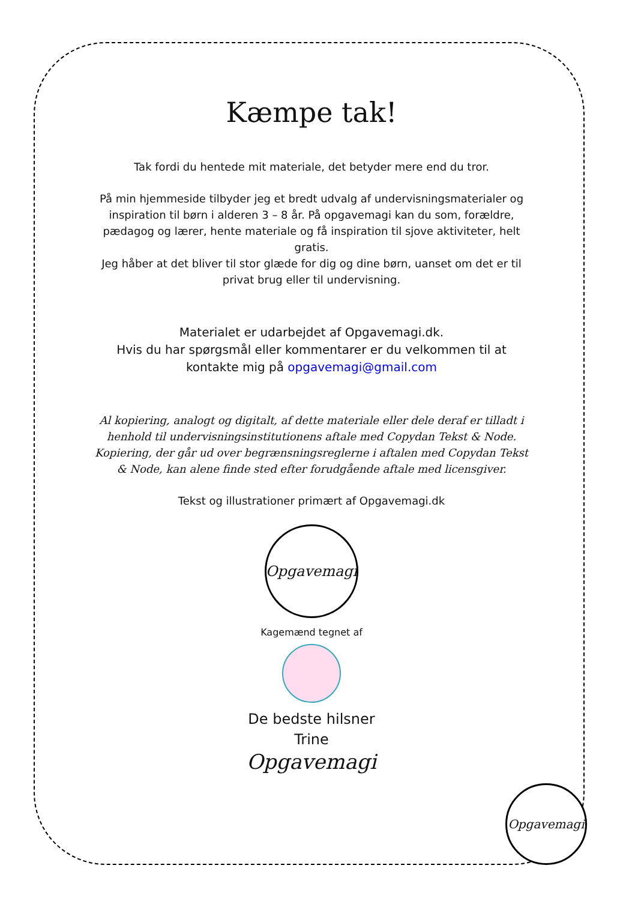Kæmpe tak!
Tak fordi du hentede mit materiale, det betyder mere end du tror.
På min hjemmeside tilbyder jeg et bredt udvalg af undervisningsmaterialer og inspiration til børn i alderen 3 – 8 år. På opgavemagi kan du som, forældre, pædagog og lærer, hente materiale og få inspiration til sjove aktiviteter, helt gratis.
Jeg håber at det bliver til stor glæde for dig og dine børn, uanset om det er til privat brug eller til undervisning.
Materialet er udarbejdet af Opgavemagi.dk.
Hvis du har spørgsmål eller kommentarer er du velkommen til at kontakte mig på opgavemagi@gmail.com
Al kopiering, analogt og digitalt, af dette materiale eller dele deraf er tilladt i henhold til undervisningsinstitutionens aftale med Copydan Tekst & Node. Kopiering, der går ud over begrænsningsreglerne i aftalen med Copydan Tekst & Node, kan alene finde sted efter forudgående aftale med licensgiver.
Tekst og illustrationer primært af Opgavemagi.dk
Opgavemagi
Kagemænd tegnet af
De bedste hilsner
Trine
Opgavemagi
Opgavemagi